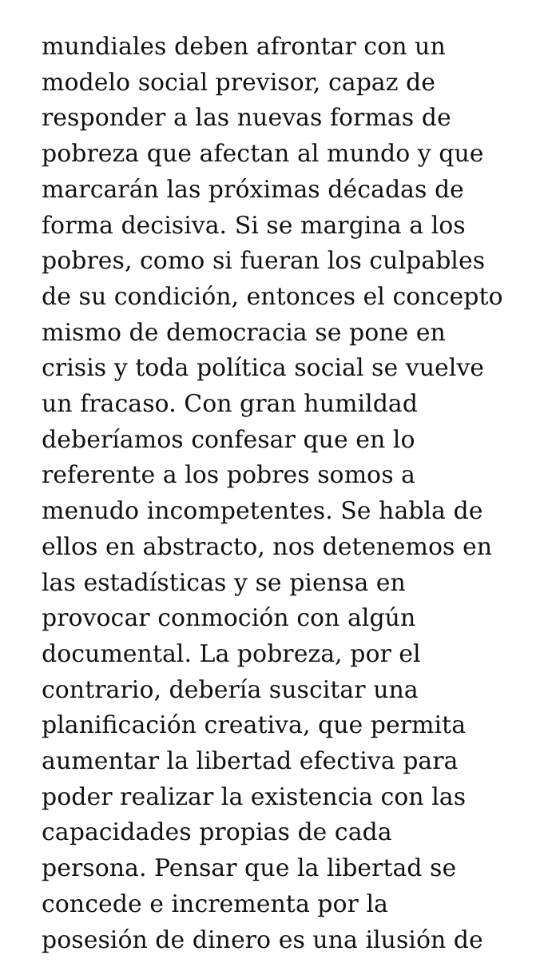mundiales deben afrontar con un
modelo social previsor, capaz de
responder a las nuevas formas de
pobreza que afectan al mundo y que
marcarán las próximas décadas de
forma decisiva. Si se margina a los
pobres, como si fueran los culpables
de su condición, entonces el concepto
mismo de democracia se pone en
crisis y toda política social se vuelve
un fracaso. Con gran humildad
deberíamos confesar que en lo
referente a los pobres somos a
menudo incompetentes. Se habla de
ellos en abstracto, nos detenemos en
las estadísticas y se piensa en
provocar conmoción con algún
documental. La pobreza, por el
contrario, debería suscitar una
planificación creativa, que permita
aumentar la libertad efectiva para
poder realizar la existencia con las
capacidades propias de cada
persona. Pensar que la libertad se
concede e incrementa por la
posesión de dinero es una ilusión de